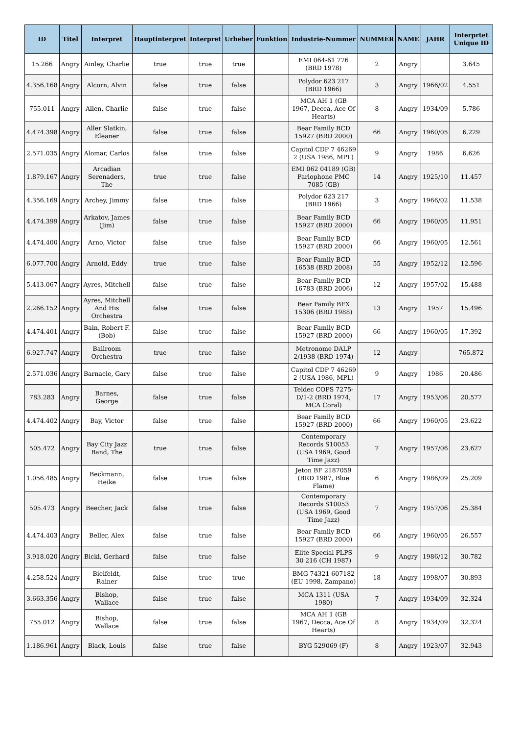| ID | Titel | Interpret | Hauptinterpret | Interpret | Urheber | Funktion | Industrie-Nummer | NUMMER | NAME | JAHR | Interprtet Unique ID |
| --- | --- | --- | --- | --- | --- | --- | --- | --- | --- | --- | --- |
| 15.266 | Angry | Ainley, Charlie | true | true | true | | EMI 064-61 776 (BRD 1978) | 2 | Angry | | 3.645 |
| 4.356.168 | Angry | Alcorn, Alvin | false | true | false | | Polydor 623 217 (BRD 1966) | 3 | Angry | 1966/02 | 4.551 |
| 755.011 | Angry | Allen, Charlie | false | true | false | | MCA AH 1 (GB 1967, Decca, Ace Of Hearts) | 8 | Angry | 1934/09 | 5.786 |
| 4.474.398 | Angry | Aller Slatkin, Eleaner | false | true | false | | Bear Family BCD 15927 (BRD 2000) | 66 | Angry | 1960/05 | 6.229 |
| 2.571.035 | Angry | Alomar, Carlos | false | true | false | | Capitol CDP 7 46269 2 (USA 1986, MPL) | 9 | Angry | 1986 | 6.626 |
| 1.879.167 | Angry | Arcadian Serenaders, The | true | true | false | | EMI 062 04189 (GB) Parlophone PMC 7085 (GB) | 14 | Angry | 1925/10 | 11.457 |
| 4.356.169 | Angry | Archey, Jimmy | false | true | false | | Polydor 623 217 (BRD 1966) | 3 | Angry | 1966/02 | 11.538 |
| 4.474.399 | Angry | Arkatov, James (Jim) | false | true | false | | Bear Family BCD 15927 (BRD 2000) | 66 | Angry | 1960/05 | 11.951 |
| 4.474.400 | Angry | Arno, Victor | false | true | false | | Bear Family BCD 15927 (BRD 2000) | 66 | Angry | 1960/05 | 12.561 |
| 6.077.700 | Angry | Arnold, Eddy | true | true | false | | Bear Family BCD 16538 (BRD 2008) | 55 | Angry | 1952/12 | 12.596 |
| 5.413.067 | Angry | Ayres, Mitchell | false | true | false | | Bear Family BCD 16783 (BRD 2006) | 12 | Angry | 1957/02 | 15.488 |
| 2.266.152 | Angry | Ayres, Mitchell And His Orchestra | false | true | false | | Bear Family BFX 15306 (BRD 1988) | 13 | Angry | 1957 | 15.496 |
| 4.474.401 | Angry | Bain, Robert F. (Bob) | false | true | false | | Bear Family BCD 15927 (BRD 2000) | 66 | Angry | 1960/05 | 17.392 |
| 6.927.747 | Angry | Ballroom Orchestra | true | true | false | | Metronome DALP 2/1938 (BRD 1974) | 12 | Angry | | 765.872 |
| 2.571.036 | Angry | Barnacle, Gary | false | true | false | | Capitol CDP 7 46269 2 (USA 1986, MPL) | 9 | Angry | 1986 | 20.486 |
| 783.283 | Angry | Barnes, George | false | true | false | | Teldec COPS 7275-D/1-2 (BRD 1974, MCA Coral) | 17 | Angry | 1953/06 | 20.577 |
| 4.474.402 | Angry | Bay, Victor | false | true | false | | Bear Family BCD 15927 (BRD 2000) | 66 | Angry | 1960/05 | 23.622 |
| 505.472 | Angry | Bay City Jazz Band, The | true | true | false | | Contemporary Records S10053 (USA 1969, Good Time Jazz) | 7 | Angry | 1957/06 | 23.627 |
| 1.056.485 | Angry | Beckmann, Heike | false | true | false | | Jeton BF 2187059 (BRD 1987, Blue Flame) | 6 | Angry | 1986/09 | 25.209 |
| 505.473 | Angry | Beecher, Jack | false | true | false | | Contemporary Records S10053 (USA 1969, Good Time Jazz) | 7 | Angry | 1957/06 | 25.384 |
| 4.474.403 | Angry | Beller, Alex | false | true | false | | Bear Family BCD 15927 (BRD 2000) | 66 | Angry | 1960/05 | 26.557 |
| 3.918.020 | Angry | Bickl, Gerhard | false | true | false | | Elite Special PLPS 30 216 (CH 1987) | 9 | Angry | 1986/12 | 30.782 |
| 4.258.524 | Angry | Bielfeldt, Rainer | false | true | true | | BMG 74321 607182 (EU 1998, Zampano) | 18 | Angry | 1998/07 | 30.893 |
| 3.663.356 | Angry | Bishop, Wallace | false | true | false | | MCA 1311 (USA 1980) | 7 | Angry | 1934/09 | 32.324 |
| 755.012 | Angry | Bishop, Wallace | false | true | false | | MCA AH 1 (GB 1967, Decca, Ace Of Hearts) | 8 | Angry | 1934/09 | 32.324 |
| 1.186.961 | Angry | Black, Louis | false | true | false | | BYG 529069 (F) | 8 | Angry | 1923/07 | 32.943 |